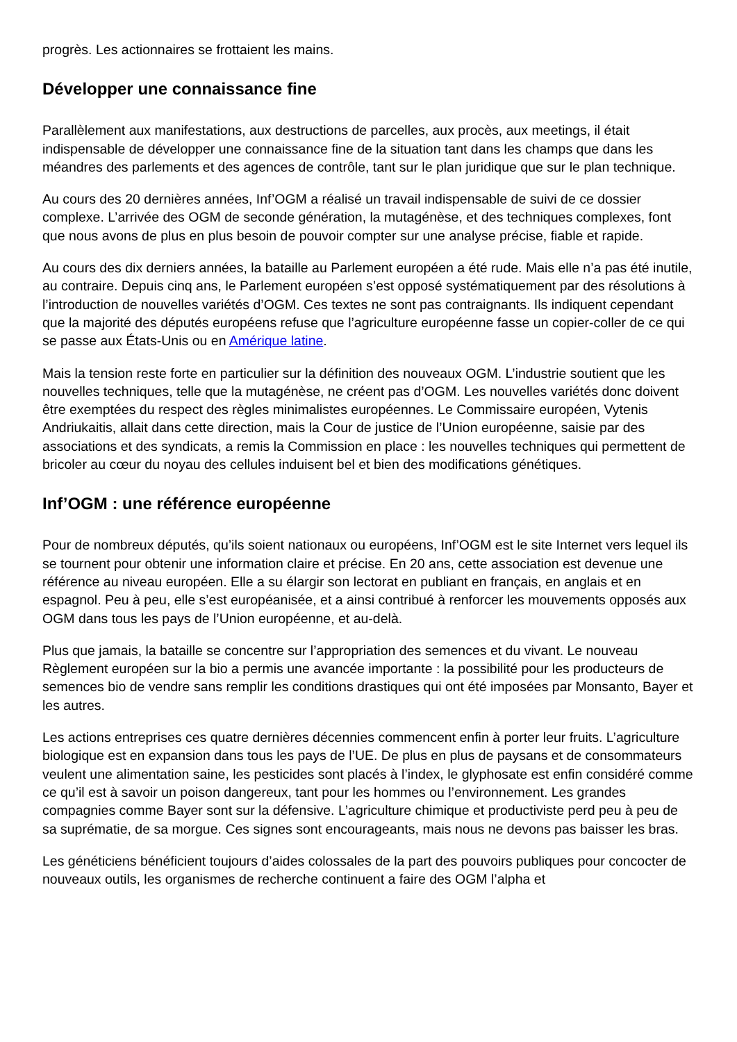progrès. Les actionnaires se frottaient les mains.
Développer une connaissance fine
Parallèlement aux manifestations, aux destructions de parcelles, aux procès, aux meetings, il était indispensable de développer une connaissance fine de la situation tant dans les champs que dans les méandres des parlements et des agences de contrôle, tant sur le plan juridique que sur le plan technique.
Au cours des 20 dernières années, Inf’OGM a réalisé un travail indispensable de suivi de ce dossier complexe. L’arrivée des OGM de seconde génération, la mutagénèse, et des techniques complexes, font que nous avons de plus en plus besoin de pouvoir compter sur une analyse précise, fiable et rapide.
Au cours des dix derniers années, la bataille au Parlement européen a été rude. Mais elle n’a pas été inutile, au contraire. Depuis cinq ans, le Parlement européen s’est opposé systématiquement par des résolutions à l’introduction de nouvelles variétés d’OGM. Ces textes ne sont pas contraignants. Ils indiquent cependant que la majorité des députés européens refuse que l’agriculture européenne fasse un copier-coller de ce qui se passe aux États-Unis ou en Amérique latine.
Mais la tension reste forte en particulier sur la définition des nouveaux OGM. L’industrie soutient que les nouvelles techniques, telle que la mutagénèse, ne créent pas d’OGM. Les nouvelles variétés donc doivent être exemptées du respect des règles minimalistes européennes. Le Commissaire européen, Vytenis Andriukaitis, allait dans cette direction, mais la Cour de justice de l’Union européenne, saisie par des associations et des syndicats, a remis la Commission en place : les nouvelles techniques qui permettent de bricoler au cœur du noyau des cellules induisent bel et bien des modifications génétiques.
Inf’OGM : une référence européenne
Pour de nombreux députés, qu’ils soient nationaux ou européens, Inf’OGM est le site Internet vers lequel ils se tournent pour obtenir une information claire et précise. En 20 ans, cette association est devenue une référence au niveau européen. Elle a su élargir son lectorat en publiant en français, en anglais et en espagnol. Peu à peu, elle s’est européanisée, et a ainsi contribué à renforcer les mouvements opposés aux OGM dans tous les pays de l’Union européenne, et au-delà.
Plus que jamais, la bataille se concentre sur l’appropriation des semences et du vivant. Le nouveau Règlement européen sur la bio a permis une avancée importante : la possibilité pour les producteurs de semences bio de vendre sans remplir les conditions drastiques qui ont été imposées par Monsanto, Bayer et les autres.
Les actions entreprises ces quatre dernières décennies commencent enfin à porter leur fruits. L’agriculture biologique est en expansion dans tous les pays de l’UE. De plus en plus de paysans et de consommateurs veulent une alimentation saine, les pesticides sont placés à l’index, le glyphosate est enfin considéré comme ce qu’il est à savoir un poison dangereux, tant pour les hommes ou l’environnement. Les grandes compagnies comme Bayer sont sur la défensive. L’agriculture chimique et productiviste perd peu à peu de sa suprématie, de sa morgue. Ces signes sont encourageants, mais nous ne devons pas baisser les bras.
Les généticiens bénéficient toujours d’aides colossales de la part des pouvoirs publiques pour concocter de nouveaux outils, les organismes de recherche continuent a faire des OGM l’alpha et